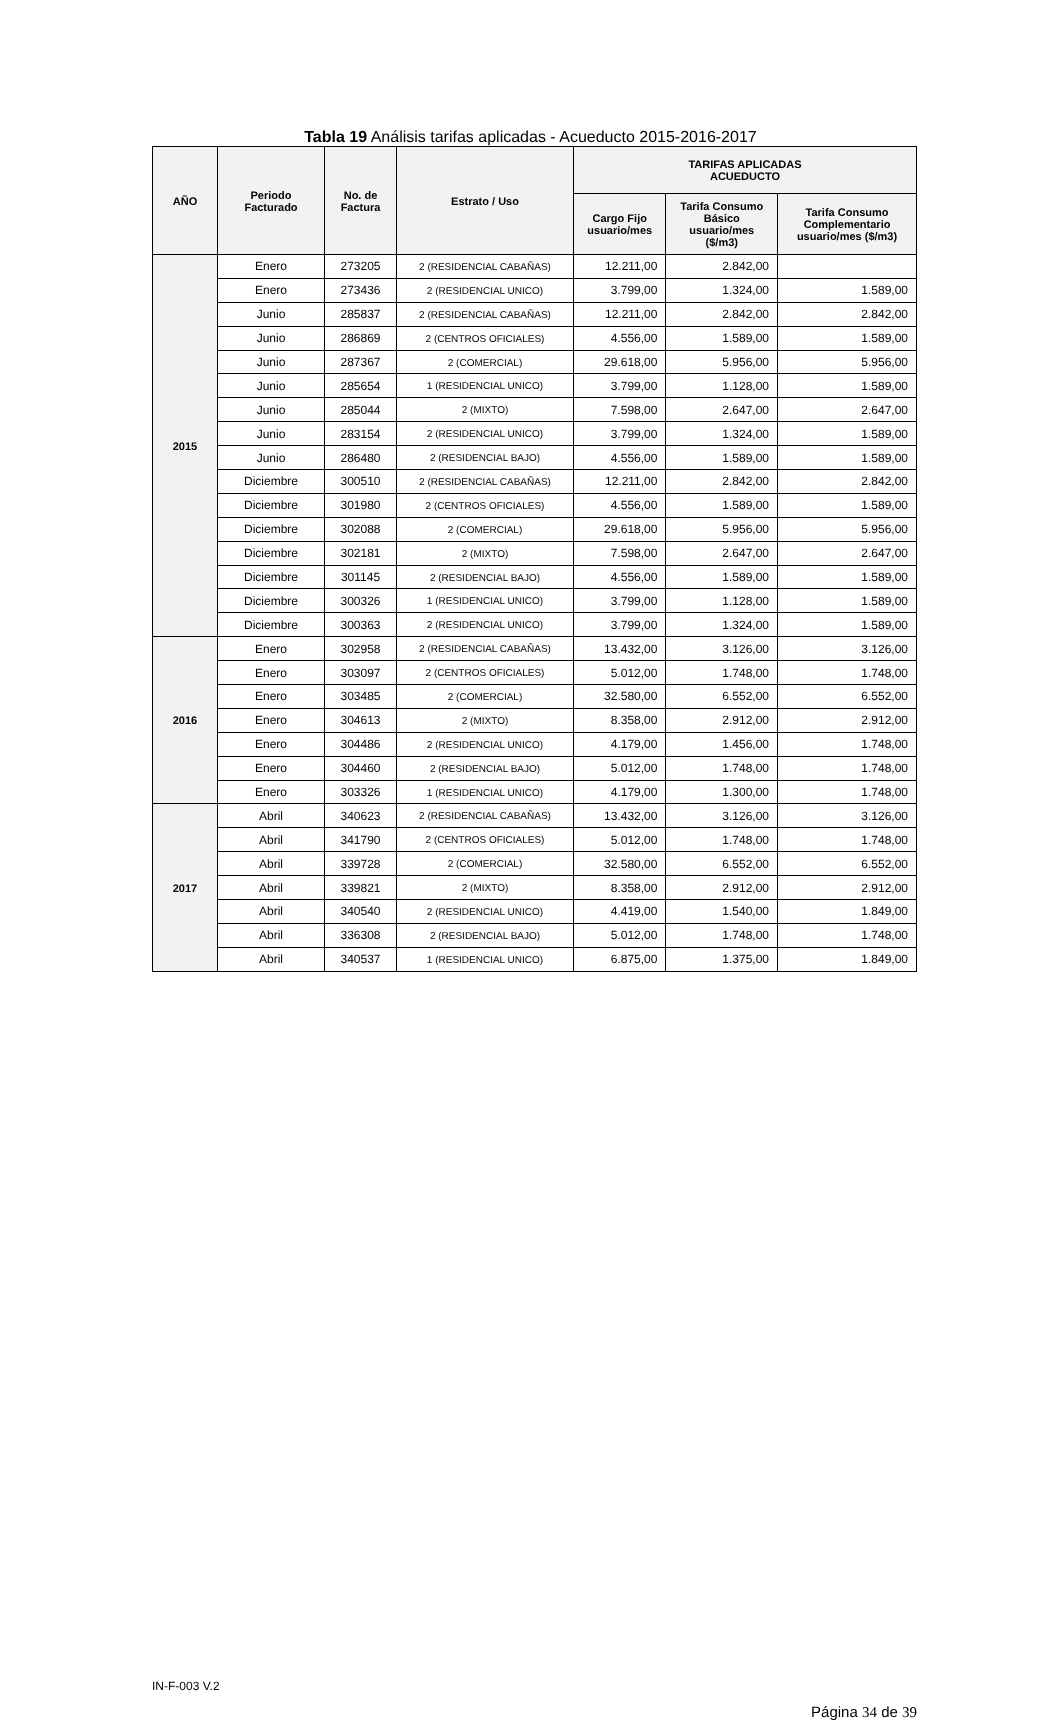Tabla 19 Análisis tarifas aplicadas - Acueducto 2015-2016-2017
| AÑO | Periodo Facturado | No. de Factura | Estrato / Uso | TARIFAS APLICADAS ACUEDUCTO | | |
| --- | --- | --- | --- | --- | --- | --- |
| | | | | Cargo Fijo usuario/mes | Tarifa Consumo Básico usuario/mes ($/m3) | Tarifa Consumo Complementario usuario/mes ($/m3) |
| 2015 | Enero | 273205 | 2 (RESIDENCIAL CABAÑAS) | 12.211,00 | 2.842,00 | |
| | Enero | 273436 | 2 (RESIDENCIAL UNICO) | 3.799,00 | 1.324,00 | 1.589,00 |
| | Junio | 285837 | 2 (RESIDENCIAL CABAÑAS) | 12.211,00 | 2.842,00 | 2.842,00 |
| | Junio | 286869 | 2 (CENTROS OFICIALES) | 4.556,00 | 1.589,00 | 1.589,00 |
| | Junio | 287367 | 2 (COMERCIAL) | 29.618,00 | 5.956,00 | 5.956,00 |
| | Junio | 285654 | 1 (RESIDENCIAL UNICO) | 3.799,00 | 1.128,00 | 1.589,00 |
| | Junio | 285044 | 2 (MIXTO) | 7.598,00 | 2.647,00 | 2.647,00 |
| | Junio | 283154 | 2 (RESIDENCIAL UNICO) | 3.799,00 | 1.324,00 | 1.589,00 |
| | Junio | 286480 | 2 (RESIDENCIAL BAJO) | 4.556,00 | 1.589,00 | 1.589,00 |
| | Diciembre | 300510 | 2 (RESIDENCIAL CABAÑAS) | 12.211,00 | 2.842,00 | 2.842,00 |
| | Diciembre | 301980 | 2 (CENTROS OFICIALES) | 4.556,00 | 1.589,00 | 1.589,00 |
| | Diciembre | 302088 | 2 (COMERCIAL) | 29.618,00 | 5.956,00 | 5.956,00 |
| | Diciembre | 302181 | 2 (MIXTO) | 7.598,00 | 2.647,00 | 2.647,00 |
| | Diciembre | 301145 | 2 (RESIDENCIAL BAJO) | 4.556,00 | 1.589,00 | 1.589,00 |
| | Diciembre | 300326 | 1 (RESIDENCIAL UNICO) | 3.799,00 | 1.128,00 | 1.589,00 |
| | Diciembre | 300363 | 2 (RESIDENCIAL UNICO) | 3.799,00 | 1.324,00 | 1.589,00 |
| 2016 | Enero | 302958 | 2 (RESIDENCIAL CABAÑAS) | 13.432,00 | 3.126,00 | 3.126,00 |
| | Enero | 303097 | 2 (CENTROS OFICIALES) | 5.012,00 | 1.748,00 | 1.748,00 |
| | Enero | 303485 | 2 (COMERCIAL) | 32.580,00 | 6.552,00 | 6.552,00 |
| | Enero | 304613 | 2 (MIXTO) | 8.358,00 | 2.912,00 | 2.912,00 |
| | Enero | 304486 | 2 (RESIDENCIAL UNICO) | 4.179,00 | 1.456,00 | 1.748,00 |
| | Enero | 304460 | 2 (RESIDENCIAL BAJO) | 5.012,00 | 1.748,00 | 1.748,00 |
| | Enero | 303326 | 1 (RESIDENCIAL UNICO) | 4.179,00 | 1.300,00 | 1.748,00 |
| 2017 | Abril | 340623 | 2 (RESIDENCIAL CABAÑAS) | 13.432,00 | 3.126,00 | 3.126,00 |
| | Abril | 341790 | 2 (CENTROS OFICIALES) | 5.012,00 | 1.748,00 | 1.748,00 |
| | Abril | 339728 | 2 (COMERCIAL) | 32.580,00 | 6.552,00 | 6.552,00 |
| | Abril | 339821 | 2 (MIXTO) | 8.358,00 | 2.912,00 | 2.912,00 |
| | Abril | 340540 | 2 (RESIDENCIAL UNICO) | 4.419,00 | 1.540,00 | 1.849,00 |
| | Abril | 336308 | 2 (RESIDENCIAL BAJO) | 5.012,00 | 1.748,00 | 1.748,00 |
| | Abril | 340537 | 1 (RESIDENCIAL UNICO) | 6.875,00 | 1.375,00 | 1.849,00 |
IN-F-003 V.2
Página 34 de 39